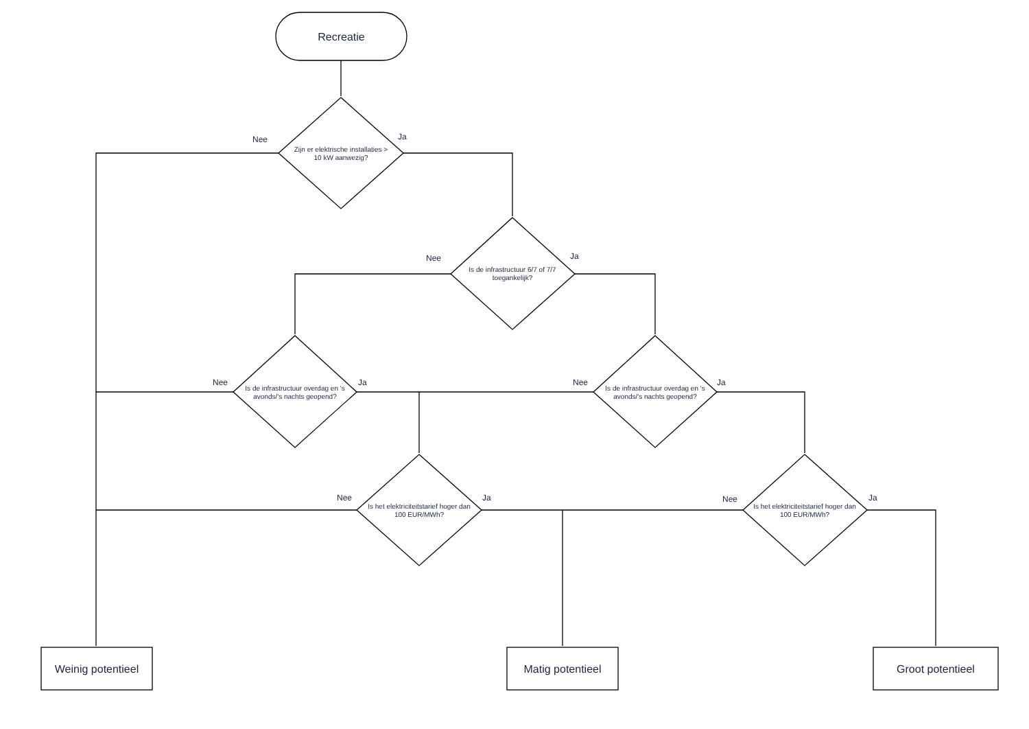Recreatie
Nee Ja
Zijn er elektrische installaties > 10 kW aanwezig?
Nee Ja
Is de infrastructuur 6/7 of 7/7 toegankelijk?
Nee Ja
Is de infrastructuur overdag en 's avonds/'s nachts geopend?
Nee Ja
Is de infrastructuur overdag en 's avonds/'s nachts geopend?
Nee Ja
Is het elektriciteitstarief hoger dan 100 EUR/MWh?
Nee Ja
Is het elektriciteitstarief hoger dan 100 EUR/MWh?
Weinig potentieel
Matig potentieel Groot potentieel